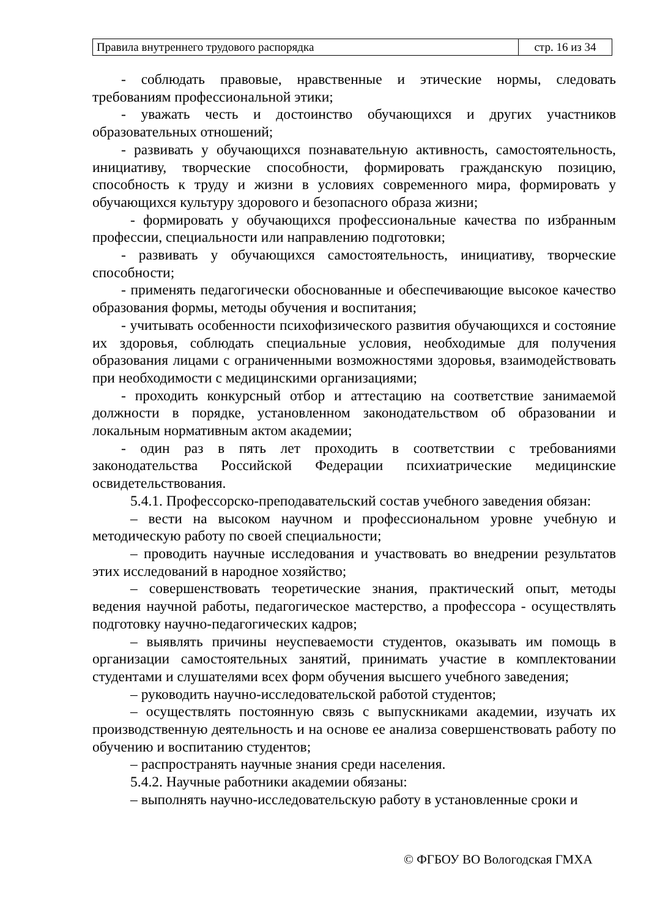| Правила внутреннего трудового распорядка | стр. 16 из 34 |
- соблюдать правовые, нравственные и этические нормы, следовать требованиям профессиональной этики;
- уважать честь и достоинство обучающихся и других участников образовательных отношений;
- развивать у обучающихся познавательную активность, самостоятельность, инициативу, творческие способности, формировать гражданскую позицию, способность к труду и жизни в условиях современного мира, формировать у обучающихся культуру здорового и безопасного образа жизни;
- формировать у обучающихся профессиональные качества по избранным профессии, специальности или направлению подготовки;
- развивать у обучающихся самостоятельность, инициативу, творческие способности;
- применять педагогически обоснованные и обеспечивающие высокое качество образования формы, методы обучения и воспитания;
- учитывать особенности психофизического развития обучающихся и состояние их здоровья, соблюдать специальные условия, необходимые для получения образования лицами с ограниченными возможностями здоровья, взаимодействовать при необходимости с медицинскими организациями;
- проходить конкурсный отбор и аттестацию на соответствие занимаемой должности в порядке, установленном законодательством об образовании и локальным нормативным актом академии;
- один раз в пять лет проходить в соответствии с требованиями законодательства Российской Федерации психиатрические медицинские освидетельствования.
5.4.1. Профессорско-преподавательский состав учебного заведения обязан:
– вести на высоком научном и профессиональном уровне учебную и методическую работу по своей специальности;
– проводить научные исследования и участвовать во внедрении результатов этих исследований в народное хозяйство;
– совершенствовать теоретические знания, практический опыт, методы ведения научной работы, педагогическое мастерство, а профессора - осуществлять подготовку научно-педагогических кадров;
– выявлять причины неуспеваемости студентов, оказывать им помощь в организации самостоятельных занятий, принимать участие в комплектовании студентами и слушателями всех форм обучения высшего учебного заведения;
– руководить научно-исследовательской работой студентов;
– осуществлять постоянную связь с выпускниками академии, изучать их производственную деятельность и на основе ее анализа совершенствовать работу по обучению и воспитанию студентов;
– распространять научные знания среди населения.
5.4.2. Научные работники академии обязаны:
– выполнять научно-исследовательскую работу в установленные сроки и
© ФГБОУ ВО Вологодская ГМХА